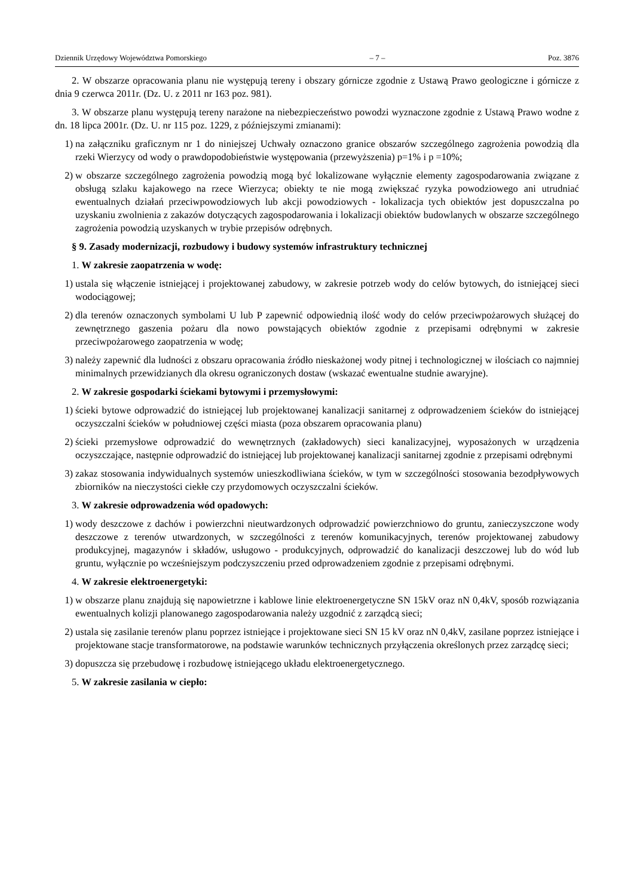Dziennik Urzędowy Województwa Pomorskiego – 7 – Poz. 3876
2. W obszarze opracowania planu nie występują tereny i obszary górnicze zgodnie z Ustawą Prawo geologiczne i górnicze z dnia 9 czerwca 2011r. (Dz. U. z 2011 nr 163 poz. 981).
3. W obszarze planu występują tereny narażone na niebezpieczeństwo powodzi wyznaczone zgodnie z Ustawą Prawo wodne z dn. 18 lipca 2001r. (Dz. U. nr 115 poz. 1229, z późniejszymi zmianami):
1) na załączniku graficznym nr 1 do niniejszej Uchwały oznaczono granice obszarów szczególnego zagrożenia powodzią dla rzeki Wierzycy od wody o prawdopodobieństwie występowania (przewyższenia) p=1% i p =10%;
2) w obszarze szczególnego zagrożenia powodzią mogą być lokalizowane wyłącznie elementy zagospodarowania związane z obsługą szlaku kajakowego na rzece Wierzyca; obiekty te nie mogą zwiększać ryzyka powodziowego ani utrudniać ewentualnych działań przeciwpowodziowych lub akcji powodziowych - lokalizacja tych obiektów jest dopuszczalna po uzyskaniu zwolnienia z zakazów dotyczących zagospodarowania i lokalizacji obiektów budowlanych w obszarze szczególnego zagrożenia powodzią uzyskanych w trybie przepisów odrębnych.
§ 9. Zasady modernizacji, rozbudowy i budowy systemów infrastruktury technicznej
1. W zakresie zaopatrzenia w wodę:
1) ustala się włączenie istniejącej i projektowanej zabudowy, w zakresie potrzeb wody do celów bytowych, do istniejącej sieci wodociągowej;
2) dla terenów oznaczonych symbolami U lub P zapewnić odpowiednią ilość wody do celów przeciwpożarowych służącej do zewnętrznego gaszenia pożaru dla nowo powstających obiektów zgodnie z przepisami odrębnymi w zakresie przeciwpożarowego zaopatrzenia w wodę;
3) należy zapewnić dla ludności z obszaru opracowania źródło nieskażonej wody pitnej i technologicznej w ilościach co najmniej minimalnych przewidzianych dla okresu ograniczonych dostaw (wskazać ewentualne studnie awaryjne).
2. W zakresie gospodarki ściekami bytowymi i przemysłowymi:
1) ścieki bytowe odprowadzić do istniejącej lub projektowanej kanalizacji sanitarnej z odprowadzeniem ścieków do istniejącej oczyszczalni ścieków w południowej części miasta (poza obszarem opracowania planu)
2) ścieki przemysłowe odprowadzić do wewnętrznych (zakładowych) sieci kanalizacyjnej, wyposażonych w urządzenia oczyszczające, następnie odprowadzić do istniejącej lub projektowanej kanalizacji sanitarnej zgodnie z przepisami odrębnymi
3) zakaz stosowania indywidualnych systemów unieszkodliwiana ścieków, w tym w szczególności stosowania bezodpływowych zbiorników na nieczystości ciekłe czy przydomowych oczyszczalni ścieków.
3. W zakresie odprowadzenia wód opadowych:
1) wody deszczowe z dachów i powierzchni nieutwardzonych odprowadzić powierzchniowo do gruntu, zanieczyszczone wody deszczowe z terenów utwardzonych, w szczególności z terenów komunikacyjnych, terenów projektowanej zabudowy produkcyjnej, magazynów i składów, usługowo - produkcyjnych, odprowadzić do kanalizacji deszczowej lub do wód lub gruntu, wyłącznie po wcześniejszym podczyszczeniu przed odprowadzeniem zgodnie z przepisami odrębnymi.
4. W zakresie elektroenergetyki:
1) w obszarze planu znajdują się napowietrzne i kablowe linie elektroenergetyczne SN 15kV oraz nN 0,4kV, sposób rozwiązania ewentualnych kolizji planowanego zagospodarowania należy uzgodnić z zarządcą sieci;
2) ustala się zasilanie terenów planu poprzez istniejące i projektowane sieci SN 15 kV oraz nN 0,4kV, zasilane poprzez istniejące i projektowane stacje transformatorowe, na podstawie warunków technicznych przyłączenia określonych przez zarządcę sieci;
3) dopuszcza się przebudowę i rozbudowę istniejącego układu elektroenergetycznego.
5. W zakresie zasilania w ciepło: